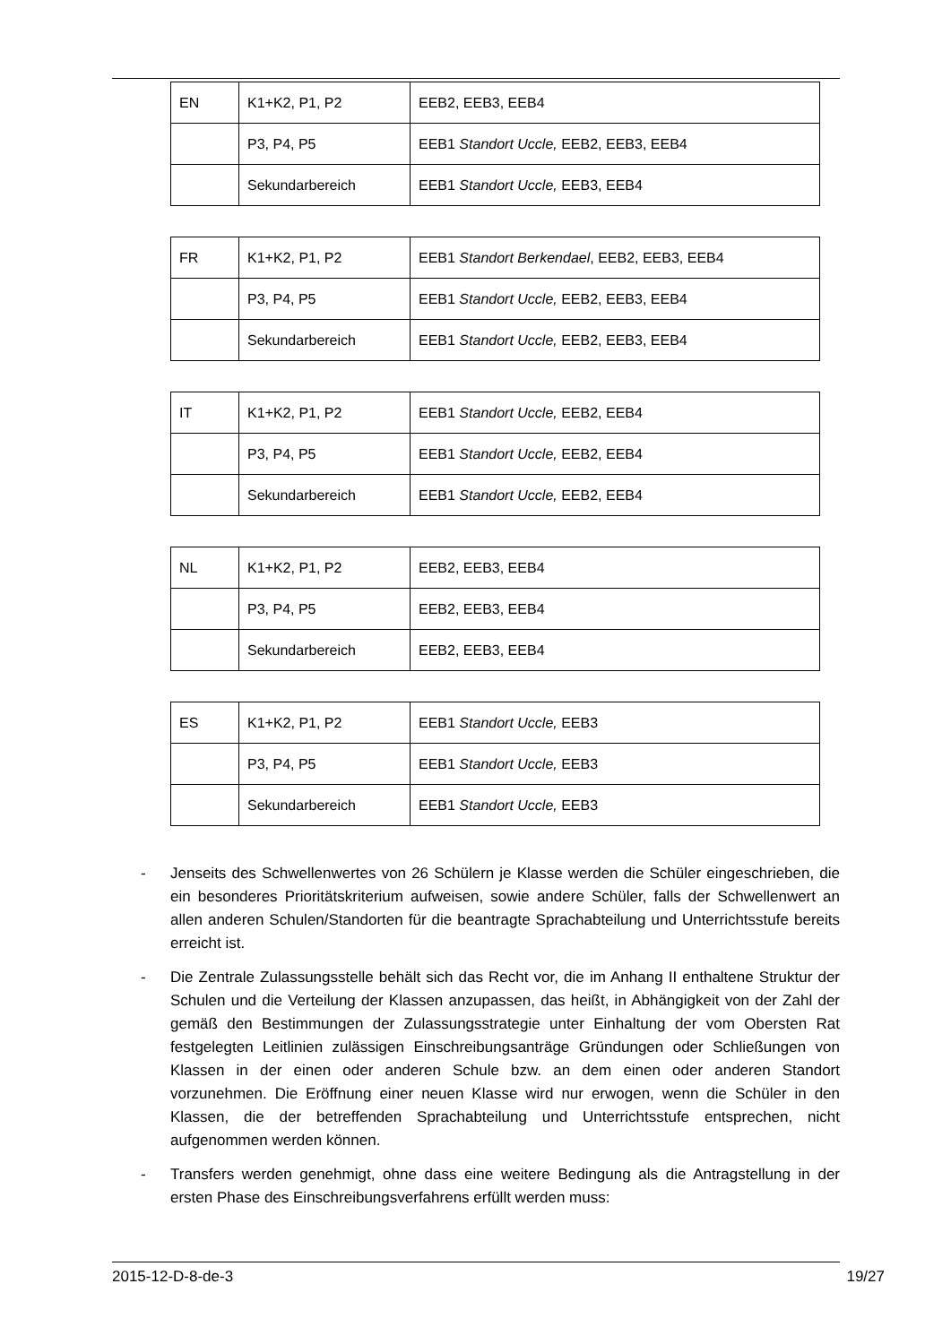| EN | K1+K2, P1, P2 | EEB2, EEB3, EEB4 |
| | P3, P4, P5 | EEB1 Standort Uccle, EEB2, EEB3, EEB4 |
| | Sekundarbereich | EEB1 Standort Uccle, EEB3, EEB4 |
| FR | K1+K2, P1, P2 | EEB1 Standort Berkendael , EEB2, EEB3, EEB4 |
| | P3, P4, P5 | EEB1 Standort Uccle, EEB2, EEB3, EEB4 |
| | Sekundarbereich | EEB1 Standort Uccle, EEB2, EEB3, EEB4 |
| IT | K1+K2, P1, P2 | EEB1 Standort Uccle, EEB2, EEB4 |
| | P3, P4, P5 | EEB1 Standort Uccle, EEB2, EEB4 |
| | Sekundarbereich | EEB1 Standort Uccle, EEB2, EEB4 |
| NL | K1+K2, P1, P2 | EEB2, EEB3, EEB4 |
| | P3, P4, P5 | EEB2, EEB3, EEB4 |
| | Sekundarbereich | EEB2, EEB3, EEB4 |
| ES | K1+K2, P1, P2 | EEB1 Standort Uccle, EEB3 |
| | P3, P4, P5 | EEB1 Standort Uccle, EEB3 |
| | Sekundarbereich | EEB1 Standort Uccle, EEB3 |
- Jenseits des Schwellenwertes von 26 Schülern je Klasse werden die Schüler eingeschrieben, die ein besonderes Prioritätskriterium aufweisen, sowie andere Schüler, falls der Schwellenwert an allen anderen Schulen/Standorten für die beantragte Sprachabteilung und Unterrichtsstufe bereits erreicht ist.
- Die Zentrale Zulassungsstelle behält sich das Recht vor, die im Anhang II enthaltene Struktur der Schulen und die Verteilung der Klassen anzupassen, das heißt, in Abhängigkeit von der Zahl der gemäß den Bestimmungen der Zulassungsstrategie unter Einhaltung der vom Obersten Rat festgelegten Leitlinien zulässigen Einschreibungsanträge Gründungen oder Schließungen von Klassen in der einen oder anderen Schule bzw. an dem einen oder anderen Standort vorzunehmen. Die Eröffnung einer neuen Klasse wird nur erwogen, wenn die Schüler in den Klassen, die der betreffenden Sprachabteilung und Unterrichtsstufe entsprechen, nicht aufgenommen werden können.
- Transfers werden genehmigt, ohne dass eine weitere Bedingung als die Antragstellung in der ersten Phase des Einschreibungsverfahrens erfüllt werden muss:
2015-12-D-8-de-3 19/27